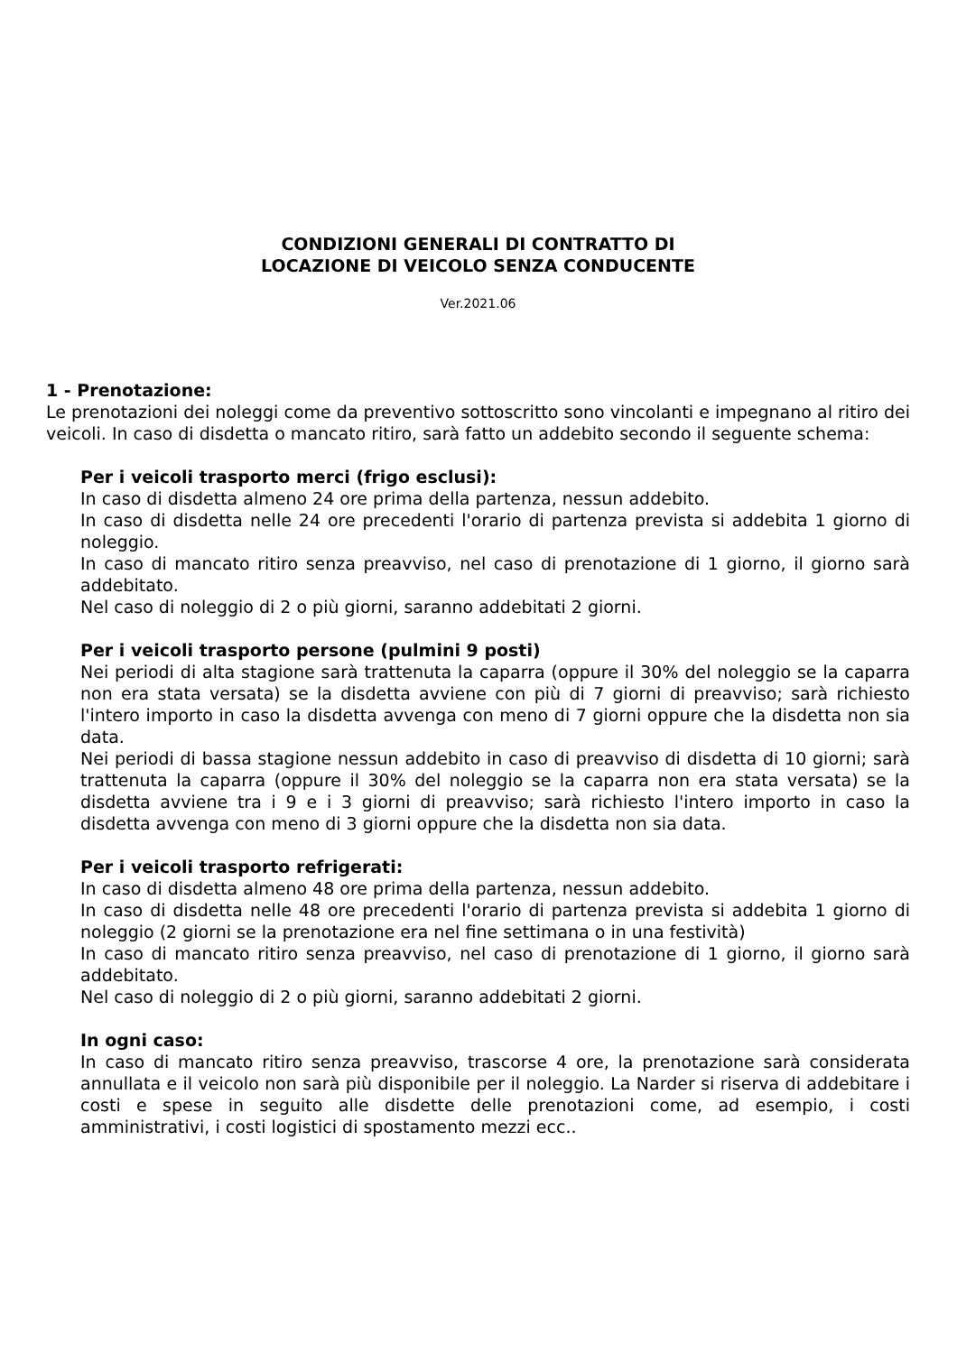CONDIZIONI GENERALI DI CONTRATTO DI
LOCAZIONE DI VEICOLO SENZA CONDUCENTE
Ver.2021.06
1 - Prenotazione:
Le prenotazioni dei noleggi come da preventivo sottoscritto sono vincolanti e impegnano al ritiro dei veicoli. In caso di disdetta o mancato ritiro, sarà fatto un addebito secondo il seguente schema:
Per i veicoli trasporto merci (frigo esclusi):
In caso di disdetta almeno 24 ore prima della partenza, nessun addebito.
In caso di disdetta nelle 24 ore precedenti l'orario di partenza prevista si addebita 1 giorno di noleggio.
In caso di mancato ritiro senza preavviso, nel caso di prenotazione di 1 giorno, il giorno sarà addebitato.
Nel caso di noleggio di 2 o più giorni, saranno addebitati 2 giorni.
Per i veicoli trasporto persone (pulmini 9 posti)
Nei periodi di alta stagione sarà trattenuta la caparra (oppure il 30% del noleggio se la caparra non era stata versata) se la disdetta avviene con più di 7 giorni di preavviso; sarà richiesto l'intero importo in caso la disdetta avvenga con meno di 7 giorni oppure che la disdetta non sia data.
Nei periodi di bassa stagione nessun addebito in caso di preavviso di disdetta di 10 giorni; sarà trattenuta la caparra (oppure il 30% del noleggio se la caparra non era stata versata) se la disdetta avviene tra i 9 e i 3 giorni di preavviso; sarà richiesto l'intero importo in caso la disdetta avvenga con meno di 3 giorni oppure che la disdetta non sia data.
Per i veicoli trasporto refrigerati:
In caso di disdetta almeno 48 ore prima della partenza, nessun addebito.
In caso di disdetta nelle 48 ore precedenti l'orario di partenza prevista si addebita 1 giorno di noleggio (2 giorni se la prenotazione era nel fine settimana o in una festività)
In caso di mancato ritiro senza preavviso, nel caso di prenotazione di 1 giorno, il giorno sarà addebitato.
Nel caso di noleggio di 2 o più giorni, saranno addebitati 2 giorni.
In ogni caso:
In caso di mancato ritiro senza preavviso, trascorse 4 ore, la prenotazione sarà considerata annullata e il veicolo non sarà più disponibile per il noleggio. La Narder si riserva di addebitare i costi e spese in seguito alle disdette delle prenotazioni come, ad esempio, i costi amministrativi, i costi logistici di spostamento mezzi ecc..